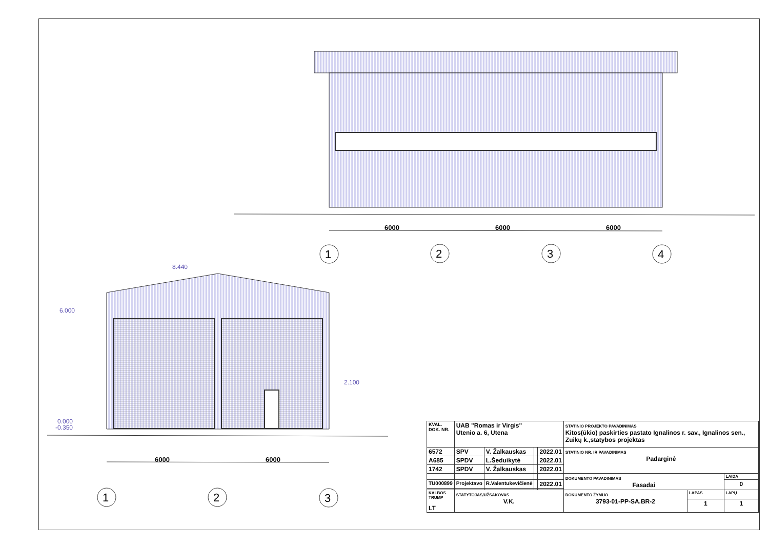6000
6000
6000
1
2
3
4
8.440
6.000
2.100
0.000
-0.350
6000
6000
1
2
3
| KVAL. DOK. NR. | UAB "Romas ir Virgis" Utenio a. 6, Utena | | | | STATINIO PROJEKTO PAVADINIMAS Kitos(ūkio) paskirties pastato Ignalinos r. sav., Ignalinos sen., Zuikų k.,statybos projektas | | |
| 6572 | SPV | V. Žalkauskas | | 2022.01 | STATINIO NR. IR PAVADINIMAS Padarginė | | |
| A685 | SPDV | L.Šeduikytė | | 2022.01 | | | |
| 1742 | SPDV | V. Žalkauskas | | 2022.01 | | | |
| | | | | | DOKUMENTO PAVADINIMAS Fasadai | | LAIDA |
| TU000899 | Projektavo | R.Valentukevičienė | | 2022.01 | | | 0 |
| KALBOS TRUMP LT | STATYTOJAS/UŽSAKOVAS V.K. | | | | DOKUMENTO ŽYMUO 3793-01-PP-SA.BR-2 | LAPAS | LAPŲ |
| | | | | | | 1 | 1 |